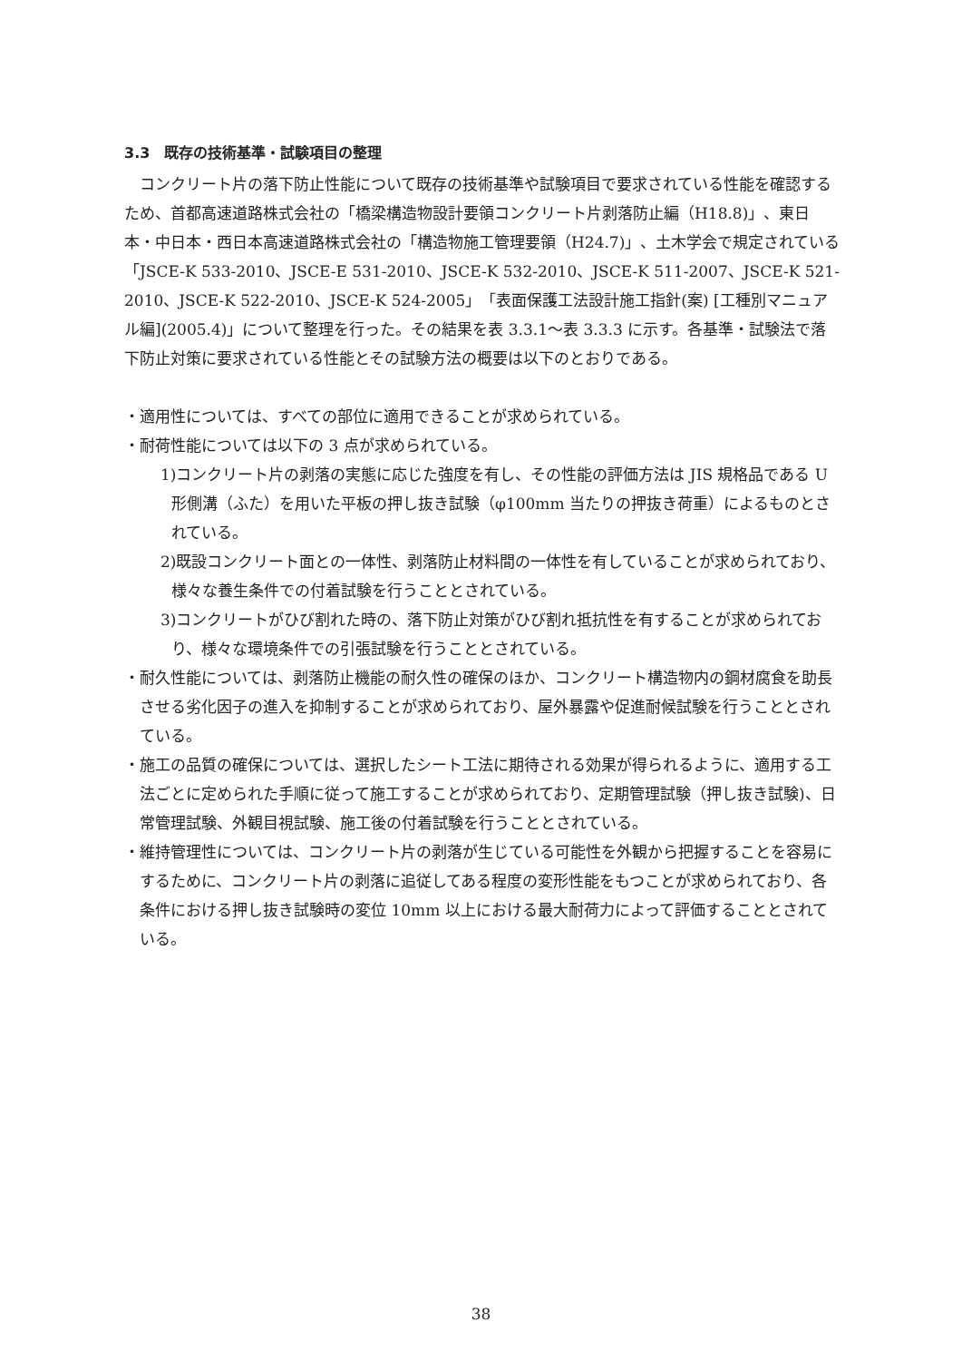3.3　既存の技術基準・試験項目の整理
コンクリート片の落下防止性能について既存の技術基準や試験項目で要求されている性能を確認するため、首都高速道路株式会社の「橋梁構造物設計要領コンクリート片剥落防止編（H18.8)」、東日本・中日本・西日本高速道路株式会社の「構造物施工管理要領（H24.7)」、土木学会で規定されている「JSCE-K 533-2010、JSCE-E 531-2010、JSCE-K 532-2010、JSCE-K 511-2007、JSCE-K 521-2010、JSCE-K 522-2010、JSCE-K 524-2005」「表面保護工法設計施工指針(案) [工種別マニュアル編](2005.4)」について整理を行った。その結果を表 3.3.1～表 3.3.3 に示す。各基準・試験法で落下防止対策に要求されている性能とその試験方法の概要は以下のとおりである。
・適用性については、すべての部位に適用できることが求められている。
・耐荷性能については以下の 3 点が求められている。
1)コンクリート片の剥落の実態に応じた強度を有し、その性能の評価方法は JIS 規格品である U 形側溝（ふた）を用いた平板の押し抜き試験（φ100mm 当たりの押抜き荷重）によるものとされている。
2)既設コンクリート面との一体性、剥落防止材料間の一体性を有していることが求められており、様々な養生条件での付着試験を行うこととされている。
3)コンクリートがひび割れた時の、落下防止対策がひび割れ抵抗性を有することが求められており、様々な環境条件での引張試験を行うこととされている。
・耐久性能については、剥落防止機能の耐久性の確保のほか、コンクリート構造物内の鋼材腐食を助長させる劣化因子の進入を抑制することが求められており、屋外暴露や促進耐候試験を行うこととされている。
・施工の品質の確保については、選択したシート工法に期待される効果が得られるように、適用する工法ごとに定められた手順に従って施工することが求められており、定期管理試験（押し抜き試験)、日常管理試験、外観目視試験、施工後の付着試験を行うこととされている。
・維持管理性については、コンクリート片の剥落が生じている可能性を外観から把握することを容易にするために、コンクリート片の剥落に追従してある程度の変形性能をもつことが求められており、各条件における押し抜き試験時の変位 10mm 以上における最大耐荷力によって評価することとされている。
38